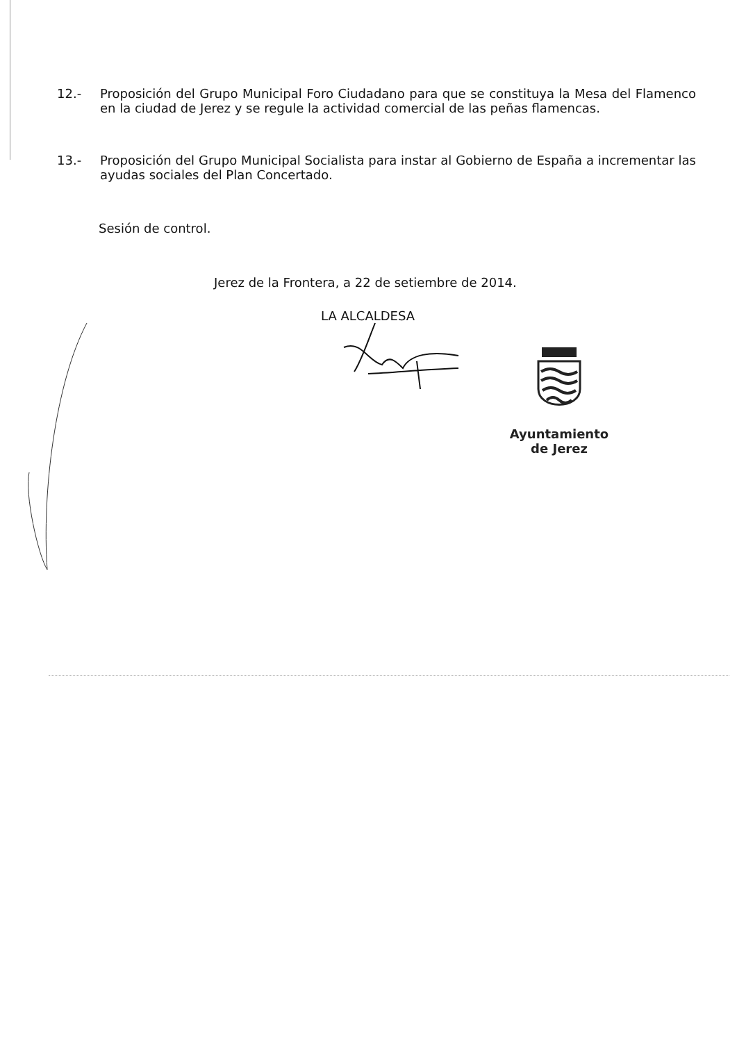12.- Proposición del Grupo Municipal Foro Ciudadano para que se constituya la Mesa del Flamenco en la ciudad de Jerez y se regule la actividad comercial de las peñas flamencas.
13.- Proposición del Grupo Municipal Socialista para instar al Gobierno de España a incrementar las ayudas sociales del Plan Concertado.
Sesión de control.
Jerez de la Frontera, a 22 de setiembre de 2014.
LA ALCALDESA
Ayuntamiento
de Jerez